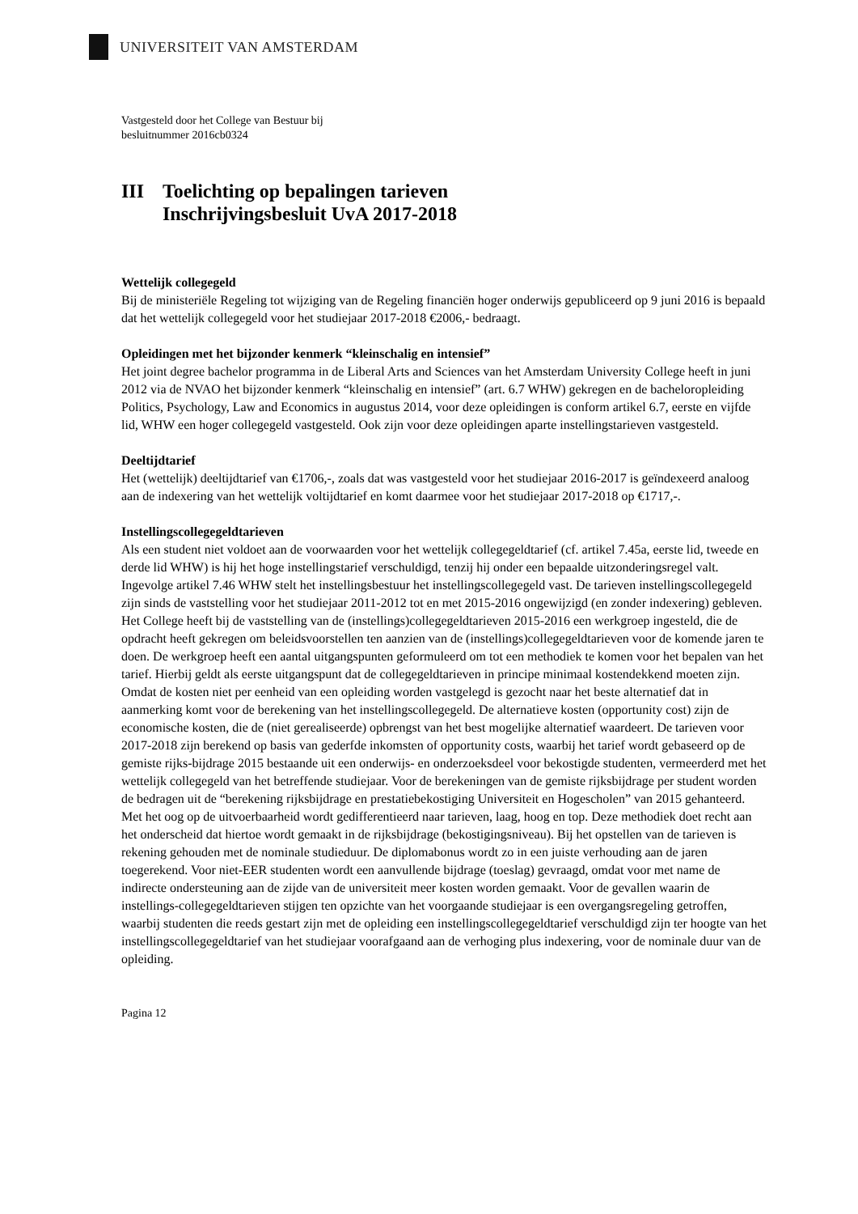UNIVERSITEIT VAN AMSTERDAM
Vastgesteld door het College van Bestuur bij
besluitnummer 2016cb0324
III Toelichting op bepalingen tarieven
Inschrijvingsbesluit UvA 2017-2018
Wettelijk collegegeld
Bij de ministeriële Regeling tot wijziging van de Regeling financiën hoger onderwijs gepubliceerd op 9 juni 2016 is bepaald dat het wettelijk collegegeld voor het studiejaar 2017-2018 €2006,- bedraagt.
Opleidingen met het bijzonder kenmerk “kleinschalig en intensief”
Het joint degree bachelor programma in de Liberal Arts and Sciences van het Amsterdam University College heeft in juni 2012 via de NVAO het bijzonder kenmerk “kleinschalig en intensief” (art. 6.7 WHW) gekregen en de bacheloropleiding Politics, Psychology, Law and Economics in augustus 2014, voor deze opleidingen is conform artikel 6.7, eerste en vijfde lid, WHW een hoger collegegeld vastgesteld. Ook zijn voor deze opleidingen aparte instellingstarieven vastgesteld.
Deeltijdtarief
Het (wettelijk) deeltijdtarief van €1706,-, zoals dat was vastgesteld voor het studiejaar 2016-2017 is geïndexeerd analoog aan de indexering van het wettelijk voltijdtarief en komt daarmee voor het studiejaar 2017-2018 op €1717,-.
Instellingscollegegeldtarieven
Als een student niet voldoet aan de voorwaarden voor het wettelijk collegegeldtarief (cf. artikel 7.45a, eerste lid, tweede en derde lid WHW) is hij het hoge instellingstarief verschuldigd, tenzij hij onder een bepaalde uitzonderingsregel valt. Ingevolge artikel 7.46 WHW stelt het instellingsbestuur het instellingscollegegeld vast. De tarieven instellingscollegegeld zijn sinds de vaststelling voor het studiejaar 2011-2012 tot en met 2015-2016 ongewijzigd (en zonder indexering) gebleven. Het College heeft bij de vaststelling van de (instellings)collegegeldtarieven 2015-2016 een werkgroep ingesteld, die de opdracht heeft gekregen om beleidsvoorstellen ten aanzien van de (instellings)collegegeldtarieven voor de komende jaren te doen. De werkgroep heeft een aantal uitgangspunten geformuleerd om tot een methodiek te komen voor het bepalen van het tarief. Hierbij geldt als eerste uitgangspunt dat de collegegeldtarieven in principe minimaal kostendekkend moeten zijn. Omdat de kosten niet per eenheid van een opleiding worden vastgelegd is gezocht naar het beste alternatief dat in aanmerking komt voor de berekening van het instellingscollegegeld. De alternatieve kosten (opportunity cost) zijn de economische kosten, die de (niet gerealiseerde) opbrengst van het best mogelijke alternatief waardeert. De tarieven voor 2017-2018 zijn berekend op basis van gederfde inkomsten of opportunity costs, waarbij het tarief wordt gebaseerd op de gemiste rijks-bijdrage 2015 bestaande uit een onderwijs- en onderzoeksdeel voor bekostigde studenten, vermeerderd met het wettelijk collegegeld van het betreffende studiejaar. Voor de berekeningen van de gemiste rijksbijdrage per student worden de bedragen uit de “berekening rijksbijdrage en prestatiebekostiging Universiteit en Hogescholen” van 2015 gehanteerd. Met het oog op de uitvoerbaarheid wordt gedifferentieerd naar tarieven, laag, hoog en top. Deze methodiek doet recht aan het onderscheid dat hiertoe wordt gemaakt in de rijksbijdrage (bekostigingsniveau). Bij het opstellen van de tarieven is rekening gehouden met de nominale studieduur. De diplomabonus wordt zo in een juiste verhouding aan de jaren toegerekend. Voor niet-EER studenten wordt een aanvullende bijdrage (toeslag) gevraagd, omdat voor met name de indirecte ondersteuning aan de zijde van de universiteit meer kosten worden gemaakt. Voor de gevallen waarin de instellings-collegegeldtarieven stijgen ten opzichte van het voorgaande studiejaar is een overgangsregeling getroffen, waarbij studenten die reeds gestart zijn met de opleiding een instellingscollegegeldtarief verschuldigd zijn ter hoogte van het instellingscollegegeldtarief van het studiejaar voorafgaand aan de verhoging plus indexering, voor de nominale duur van de opleiding.
Pagina 12